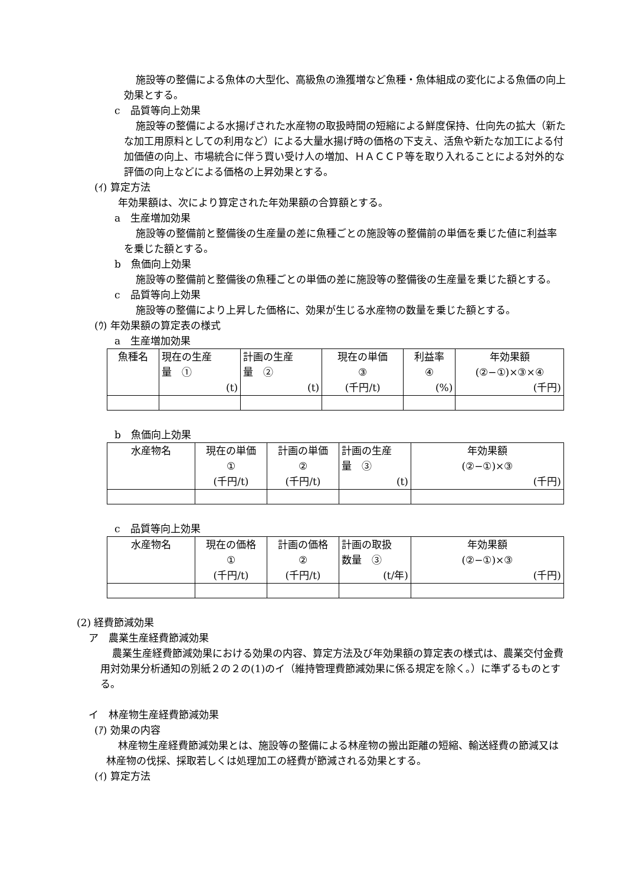施設等の整備による魚体の大型化、高級魚の漁獲増など魚種・魚体組成の変化による魚価の向上効果とする。
c　品質等向上効果
施設等の整備による水揚げされた水産物の取扱時間の短縮による鮮度保持、仕向先の拡大（新たな加工用原料としての利用など）による大量水揚げ時の価格の下支え、活魚や新たな加工による付加価値の向上、市場統合に伴う買い受け人の増加、ＨＡＣＣＰ等を取り入れることによる対外的な評価の向上などによる価格の上昇効果とする。
(ｲ) 算定方法
年効果額は、次により算定された年効果額の合算額とする。
a　生産増加効果
施設等の整備前と整備後の生産量の差に魚種ごとの施設等の整備前の単価を乗じた値に利益率を乗じた額とする。
b　魚価向上効果
施設等の整備前と整備後の魚種ごとの単価の差に施設等の整備後の生産量を乗じた額とする。
c　品質等向上効果
施設等の整備により上昇した価格に、効果が生じる水産物の数量を乗じた額とする。
(ｳ) 年効果額の算定表の様式
a　生産増加効果
| 魚種名 | 現在の生産 量 ① (t) | 計画の生産 量 ② (t) | 現在の単価 ③ (千円/t) | 利益率 ④ (%) | 年効果額 (②−①)×③×④ (千円) |
b　魚価向上効果
| 水産物名 | 現在の単価 ① (千円/t) | 計画の単価 ② (千円/t) | 計画の生産 量 ③ (t) | 年効果額 (②−①)×③ (千円) |
c　品質等向上効果
| 水産物名 | 現在の価格 ① (千円/t) | 計画の価格 ② (千円/t) | 計画の取扱 数量 ③ (t/年) | 年効果額 (②−①)×③ (千円) |
(2) 経費節減効果
ア　農業生産経費節減効果
農業生産経費節減効果における効果の内容、算定方法及び年効果額の算定表の様式は、農業交付金費用対効果分析通知の別紙２の２の(1)のイ（維持管理費節減効果に係る規定を除く。）に準ずるものとする。
イ　林産物生産経費節減効果
(ｱ) 効果の内容
林産物生産経費節減効果とは、施設等の整備による林産物の搬出距離の短縮、輸送経費の節減又は林産物の伐採、採取若しくは処理加工の経費が節減される効果とする。
(ｲ) 算定方法